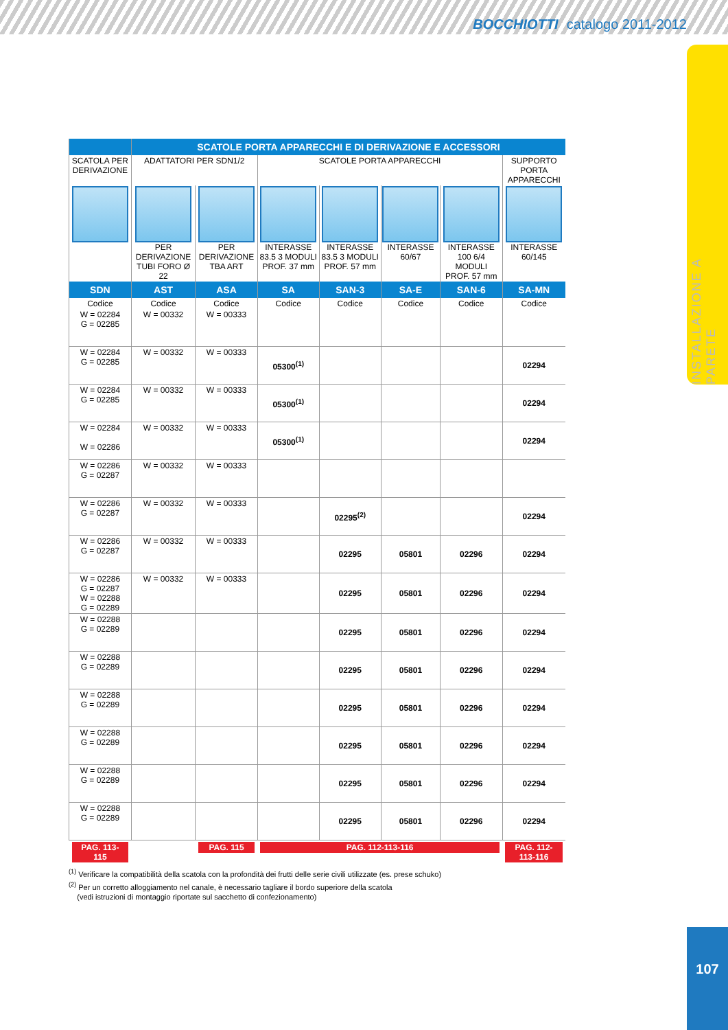BOCCHIOTTI catalogo 2011-2012
INSTALLAZIONE A PARETE
| | SCATOLE PORTA APPARECCHI E DI DERIVAZIONE E ACCESSORI | | | | | | |
| --- | --- | --- | --- | --- | --- | --- | --- |
| SCATOLA PER DERIVAZIONE | ADATTATORI PER SDN1/2 | | SCATOLE PORTA APPARECCHI | | | | SUPPORTO PORTA APPARECCHI |
| | PER DERIVAZIONE TUBI FORO Ø 22 | PER DERIVAZIONE TBA ART | INTERASSE 83.5 3 MODULI PROF. 37 mm | INTERASSE 83.5 3 MODULI PROF. 57 mm | INTERASSE 60/67 | INTERASSE 100 6/4 MODULI PROF. 57 mm | INTERASSE 60/145 |
| SDN | AST | ASA | SA | SAN-3 | SA-E | SAN-6 | SA-MN |
| Codice | Codice | Codice | Codice | Codice | Codice | Codice | Codice |
| W = 02284 G = 02285 | W = 00332 | W = 00333 | | | | | |
| W = 02284 G = 02285 | W = 00332 | W = 00333 | 05300<sup>(1)</sup> | | | | 02294 |
| W = 02284 G = 02285 | W = 00332 | W = 00333 | 05300<sup>(1)</sup> | | | | 02294 |
| W = 02284 W = 02286 | W = 00332 | W = 00333 | 05300<sup>(1)</sup> | | | | 02294 |
| W = 02286 G = 02287 | W = 00332 | W = 00333 | | | | | |
| W = 02286 G = 02287 | W = 00332 | W = 00333 | | 02295<sup>(2)</sup> | | | 02294 |
| W = 02286 G = 02287 | W = 00332 | W = 00333 | | 02295 | 05801 | 02296 | 02294 |
| W = 02286 G = 02287 W = 02288 G = 02289 | W = 00332 | W = 00333 | | 02295 | 05801 | 02296 | 02294 |
| W = 02288 G = 02289 | | | | 02295 | 05801 | 02296 | 02294 |
| W = 02288 G = 02289 | | | | 02295 | 05801 | 02296 | 02294 |
| W = 02288 G = 02289 | | | | 02295 | 05801 | 02296 | 02294 |
| W = 02288 G = 02289 | | | | 02295 | 05801 | 02296 | 02294 |
| W = 02288 G = 02289 | | | | 02295 | 05801 | 02296 | 02294 |
| W = 02288 G = 02289 | | | | 02295 | 05801 | 02296 | 02294 |
| PAG. 113-115 | | PAG. 115 | PAG. 112-113-116 | | | | PAG. 112-113-116 |
<sup>(1)</sup> Verificare la compatibilità della scatola con la profondità dei frutti delle serie civili utilizzate (es. prese schuko)
<sup>(2)</sup> Per un corretto alloggiamento nel canale, è necessario tagliare il bordo superiore della scatola
(vedi istruzioni di montaggio riportate sul sacchetto di confezionamento)
107